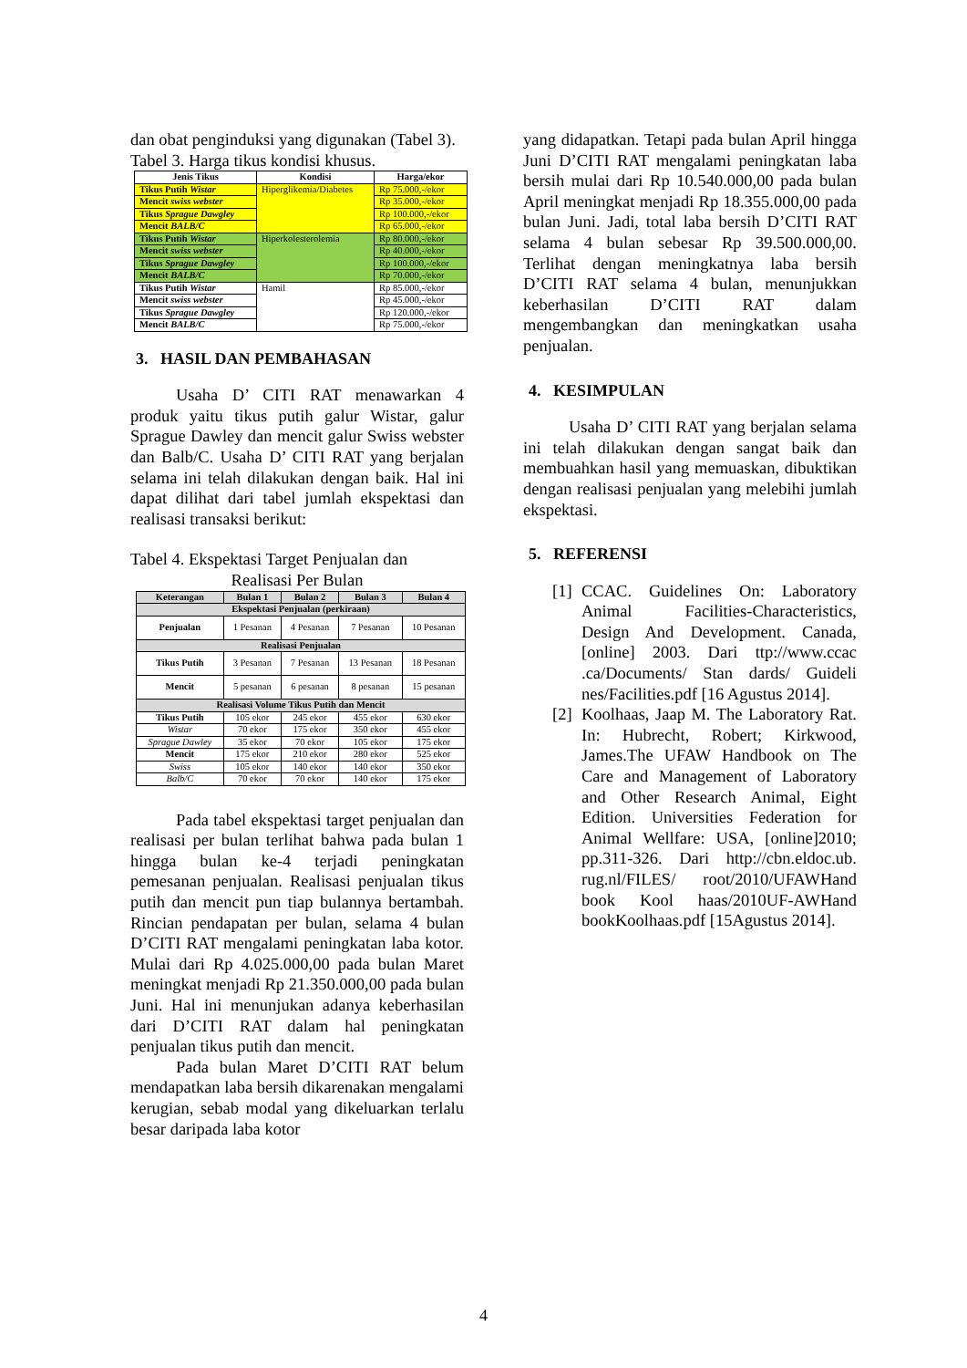dan obat penginduksi yang digunakan (Tabel 3).
Tabel 3. Harga tikus kondisi khusus.
| Jenis Tikus | Kondisi | Harga/ekor |
| --- | --- | --- |
| Tikus Putih Wistar | Hiperglikemia/Diabetes | Rp 75.000,-/ekor |
| Mencit swiss webster | | Rp 35.000,-/ekor |
| Tikus Sprague Dawgley | | Rp 100.000,-/ekor |
| Mencit BALB/C | | Rp 65.000,-/ekor |
| Tikus Putih Wistar | Hiperkolesterolemia | Rp 80.000,-/ekor |
| Mencit swiss webster | | Rp 40.000,-/ekor |
| Tikus Sprague Dawgley | | Rp 100.000,-/ekor |
| Mencit BALB/C | | Rp 70.000,-/ekor |
| Tikus Putih Wistar | Hamil | Rp 85.000,-/ekor |
| Mencit swiss webster | | Rp 45.000,-/ekor |
| Tikus Sprague Dawgley | | Rp 120.000,-/ekor |
| Mencit BALB/C | | Rp 75.000,-/ekor |
3. HASIL DAN PEMBAHASAN
Usaha D’ CITI RAT menawarkan 4 produk yaitu tikus putih galur Wistar, galur Sprague Dawley dan mencit galur Swiss webster dan Balb/C. Usaha D’ CITI RAT yang berjalan selama ini telah dilakukan dengan baik. Hal ini dapat dilihat dari tabel jumlah ekspektasi dan realisasi transaksi berikut:
Tabel 4. Ekspektasi Target Penjualan dan
Realisasi Per Bulan
| Keterangan | Bulan 1 | Bulan 2 | Bulan 3 | Bulan 4 |
| --- | --- | --- | --- | --- |
| Ekspektasi Penjualan (perkiraan) | | | | |
| Penjualan | 1 Pesanan | 4 Pesanan | 7 Pesanan | 10 Pesanan |
| Realisasi Penjualan | | | | |
| Tikus Putih | 3 Pesanan | 7 Pesanan | 13 Pesanan | 18 Pesanan |
| Mencit | 5 pesanan | 6 pesanan | 8 pesanan | 15 pesanan |
| Realisasi Volume Tikus Putih dan Mencit | | | | |
| Tikus Putih | 105 ekor | 245 ekor | 455 ekor | 630 ekor |
| Wistar | 70 ekor | 175 ekor | 350 ekor | 455 ekor |
| Sprague Dawley | 35 ekor | 70 ekor | 105 ekor | 175 ekor |
| Mencit | 175 ekor | 210 ekor | 280 ekor | 525 ekor |
| Swiss | 105 ekor | 140 ekor | 140 ekor | 350 ekor |
| Balb/C | 70 ekor | 70 ekor | 140 ekor | 175 ekor |
Pada tabel ekspektasi target penjualan dan realisasi per bulan terlihat bahwa pada bulan 1 hingga bulan ke-4 terjadi peningkatan pemesanan penjualan. Realisasi penjualan tikus putih dan mencit pun tiap bulannya bertambah. Rincian pendapatan per bulan, selama 4 bulan D’CITI RAT mengalami peningkatan laba kotor. Mulai dari Rp 4.025.000,00 pada bulan Maret meningkat menjadi Rp 21.350.000,00 pada bulan Juni. Hal ini menunjukan adanya keberhasilan dari D’CITI RAT dalam hal peningkatan penjualan tikus putih dan mencit.
Pada bulan Maret D’CITI RAT belum mendapatkan laba bersih dikarenakan mengalami kerugian, sebab modal yang dikeluarkan terlalu besar daripada laba kotor
yang didapatkan. Tetapi pada bulan April hingga Juni D’CITI RAT mengalami peningkatan laba bersih mulai dari Rp 10.540.000,00 pada bulan April meningkat menjadi Rp 18.355.000,00 pada bulan Juni. Jadi, total laba bersih D’CITI RAT selama 4 bulan sebesar Rp 39.500.000,00. Terlihat dengan meningkatnya laba bersih D’CITI RAT selama 4 bulan, menunjukkan keberhasilan D’CITI RAT dalam mengembangkan dan meningkatkan usaha penjualan.
4. KESIMPULAN
Usaha D’ CITI RAT yang berjalan selama ini telah dilakukan dengan sangat baik dan membuahkan hasil yang memuaskan, dibuktikan dengan realisasi penjualan yang melebihi jumlah ekspektasi.
5. REFERENSI
[1]
CCAC. Guidelines On: Laboratory Animal Facilities-Characteristics, Design And Development. Canada, [online] 2003. Dari ttp://www.ccac .ca/Documents/ Stan dards/ Guideli nes/Facilities.pdf [16 Agustus 2014].
[2]
Koolhaas, Jaap M. The Laboratory Rat. In: Hubrecht, Robert; Kirkwood, James.The UFAW Handbook on The Care and Management of Laboratory and Other Research Animal, Eight Edition. Universities Federation for Animal Wellfare: USA, [online]2010; pp.311-326. Dari http://cbn.eldoc.ub. rug.nl/FILES/ root/2010/UFAWHand book Kool haas/2010UF-AWHand bookKoolhaas.pdf [15Agustus 2014].
4